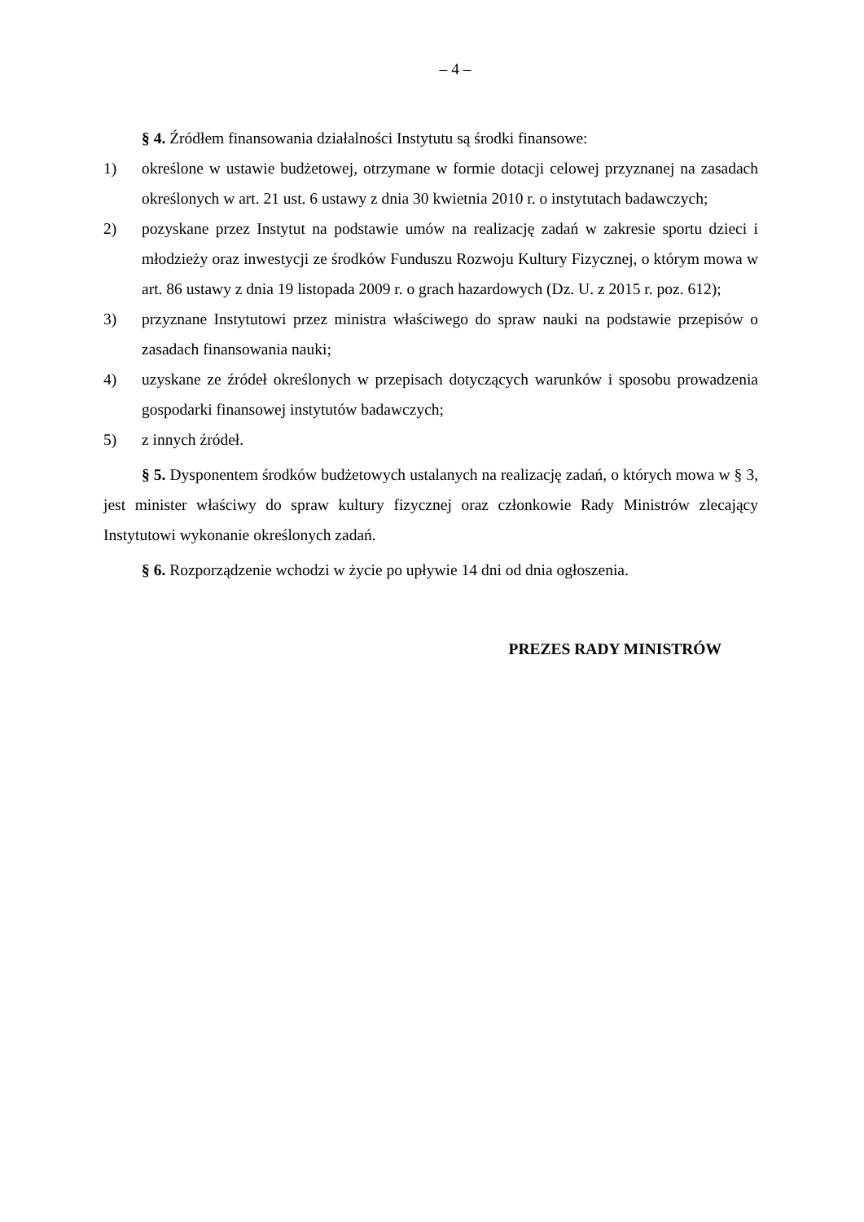– 4 –
§ 4. Źródłem finansowania działalności Instytutu są środki finansowe:
1) określone w ustawie budżetowej, otrzymane w formie dotacji celowej przyznanej na zasadach określonych w art. 21 ust. 6 ustawy z dnia 30 kwietnia 2010 r. o instytutach badawczych;
2) pozyskane przez Instytut na podstawie umów na realizację zadań w zakresie sportu dzieci i młodzieży oraz inwestycji ze środków Funduszu Rozwoju Kultury Fizycznej, o którym mowa w art. 86 ustawy z dnia 19 listopada 2009 r. o grach hazardowych (Dz. U. z 2015 r. poz. 612);
3) przyznane Instytutowi przez ministra właściwego do spraw nauki na podstawie przepisów o zasadach finansowania nauki;
4) uzyskane ze źródeł określonych w przepisach dotyczących warunków i sposobu prowadzenia gospodarki finansowej instytutów badawczych;
5) z innych źródeł.
§ 5. Dysponentem środków budżetowych ustalanych na realizację zadań, o których mowa w § 3, jest minister właściwy do spraw kultury fizycznej oraz członkowie Rady Ministrów zlecający Instytutowi wykonanie określonych zadań.
§ 6. Rozporządzenie wchodzi w życie po upływie 14 dni od dnia ogłoszenia.
PREZES RADY MINISTRÓW